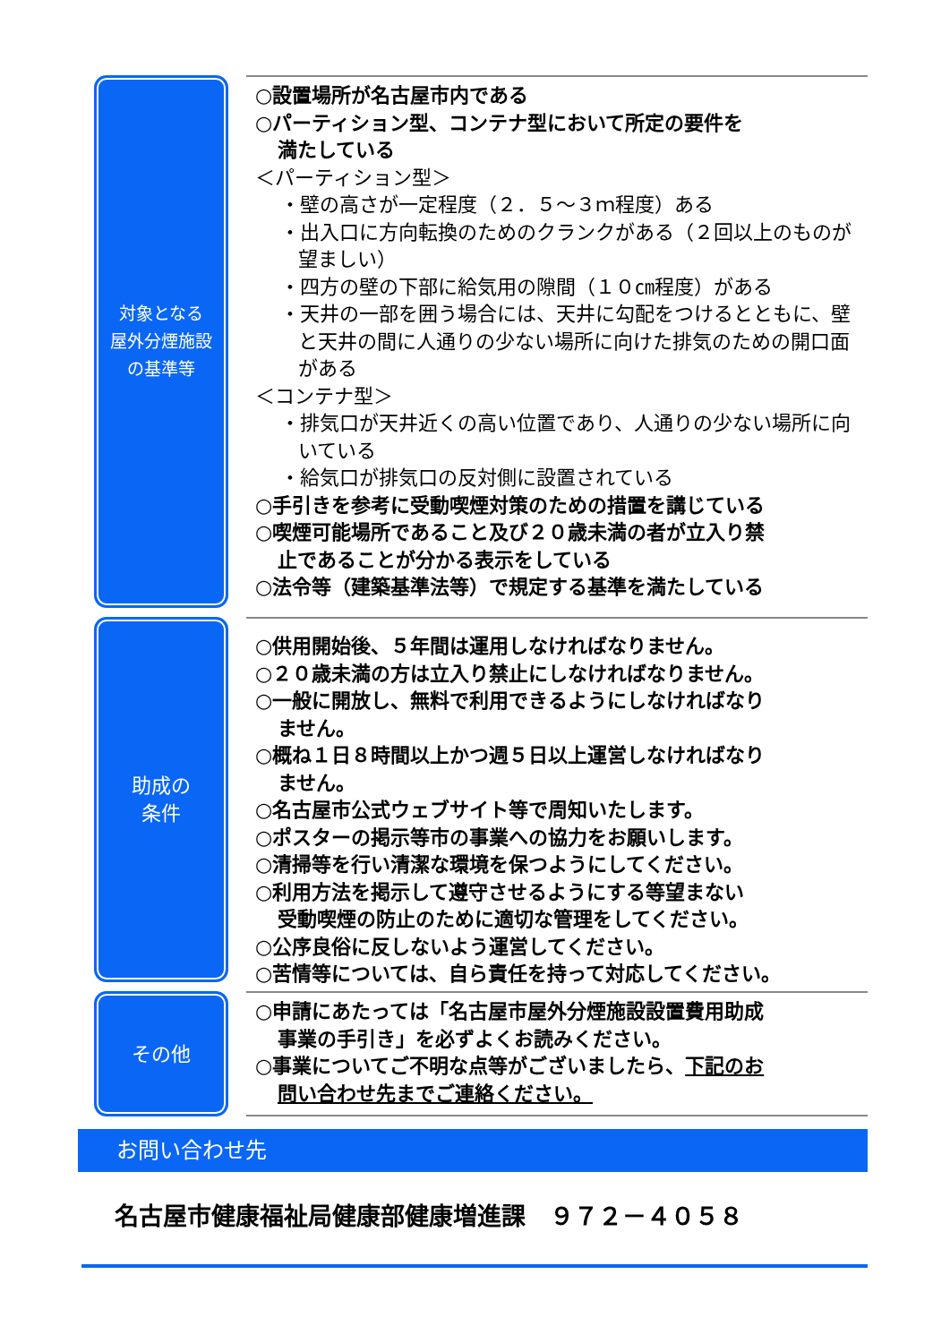対象となる
屋外分煙施設
の基準等
○設置場所が名古屋市内である
○パーティション型、コンテナ型において所定の要件を
満たしている
＜パーティション型＞
・壁の高さが一定程度（２．５～３ｍ程度）ある
・出入口に方向転換のためのクランクがある（２回以上のものが望ましい）
・四方の壁の下部に給気用の隙間（１０㎝程度）がある
・天井の一部を囲う場合には、天井に勾配をつけるとともに、壁と天井の間に人通りの少ない場所に向けた排気のための開口面がある
＜コンテナ型＞
・排気口が天井近くの高い位置であり、人通りの少ない場所に向いている
・給気口が排気口の反対側に設置されている
○手引きを参考に受動喫煙対策のための措置を講じている
○喫煙可能場所であること及び２０歳未満の者が立入り禁
止であることが分かる表示をしている
○法令等（建築基準法等）で規定する基準を満たしている
助成の
条件
○供用開始後、５年間は運用しなければなりません。
○２０歳未満の方は立入り禁止にしなければなりません。
○一般に開放し、無料で利用できるようにしなければなり
ません。
○概ね１日８時間以上かつ週５日以上運営しなければなり
ません。
○名古屋市公式ウェブサイト等で周知いたします。
○ポスターの掲示等市の事業への協力をお願いします。
○清掃等を行い清潔な環境を保つようにしてください。
○利用方法を掲示して遵守させるようにする等望まない
受動喫煙の防止のために適切な管理をしてください。
○公序良俗に反しないよう運営してください。
○苦情等については、自ら責任を持って対応してください。
その他
○申請にあたっては「名古屋市屋外分煙施設設置費用助成
事業の手引き」を必ずよくお読みください。
○事業についてご不明な点等がございましたら、下記のお
問い合わせ先までご連絡ください。
お問い合わせ先
名古屋市健康福祉局健康部健康増進課　９７２－４０５８